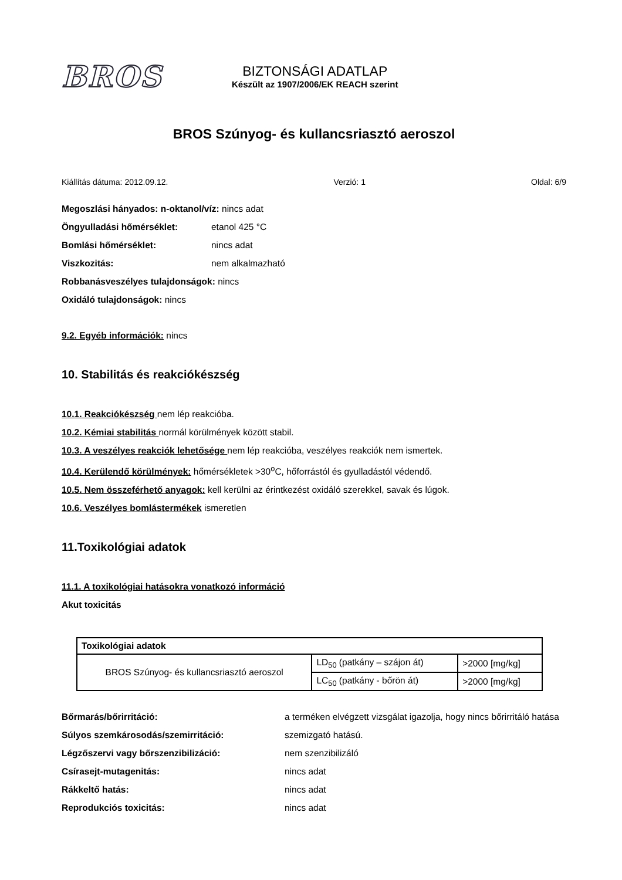BROS
BIZTONSÁGI ADATLAP
Készült az 1907/2006/EK REACH szerint
BROS Szúnyog- és kullancsriasztó aeroszol
Kiállítás dátuma: 2012.09.12. Verzió: 1 Oldal: 6/9
Megoszlási hányados: n-oktanol/víz: nincs adat
Öngyulladási hőmérséklet: etanol 425 °C
Bomlási hőmérséklet: nincs adat
Viszkozitás: nem alkalmazható
Robbanásveszélyes tulajdonságok: nincs
Oxidáló tulajdonságok: nincs
9.2. Egyéb információk: nincs
10. Stabilitás és reakciókészség
10.1. Reakciókészség nem lép reakcióba.
10.2. Kémiai stabilitás normál körülmények között stabil.
10.3. A veszélyes reakciók lehetősége nem lép reakcióba, veszélyes reakciók nem ismertek.
10.4. Kerülendő körülmények: hőmérsékletek >30<sup>o</sup>C, hőforrástól és gyulladástól védendő.
10.5. Nem összeférhető anyagok: kell kerülni az érintkezést oxidáló szerekkel, savak és lúgok.
10.6. Veszélyes bomlástermékek ismeretlen
11.Toxikológiai adatok
11.1. A toxikológiai hatásokra vonatkozó információ
Akut toxicitás
| Toxikológiai adatok | | |
| --- | --- | --- |
| BROS Szúnyog- és kullancsriasztó aeroszol | LD<sub>50</sub> (patkány – szájon át) | >2000 [mg/kg] |
| | LC<sub>50</sub> (patkány - bőrön át) | >2000 [mg/kg] |
Bőrmarás/bőrirritáció: a terméken elvégzett vizsgálat igazolja, hogy nincs bőrirritáló hatása
Súlyos szemkárosodás/szemirritáció: szemizgató hatású.
Légzőszervi vagy bőrszenzibilizáció: nem szenzibilizáló
Csírasejt-mutagenitás: nincs adat
Rákkeltő hatás: nincs adat
Reprodukciós toxicitás: nincs adat